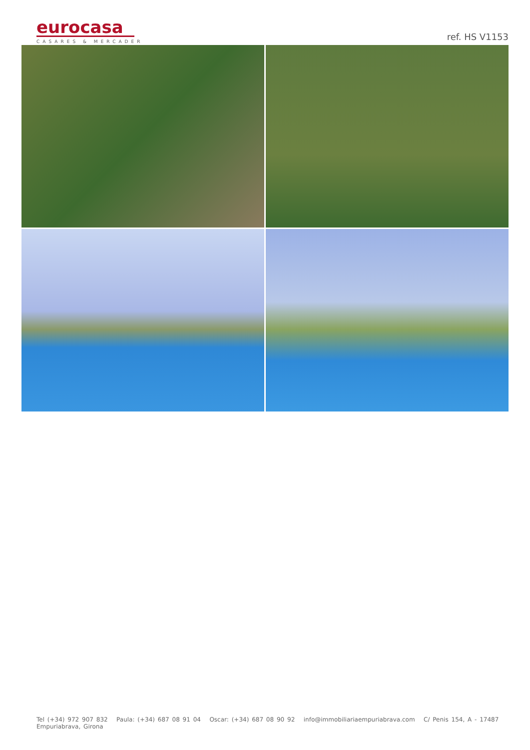eurocasa
CASARES & MERCADER
ref. HS V1153
Tel (+34) 972 907 832 Paula: (+34) 687 08 91 04 Oscar: (+34) 687 08 90 92 info@immobiliariaempuriabrava.com C/ Penis 154, A - 17487 Empuriabrava, Girona